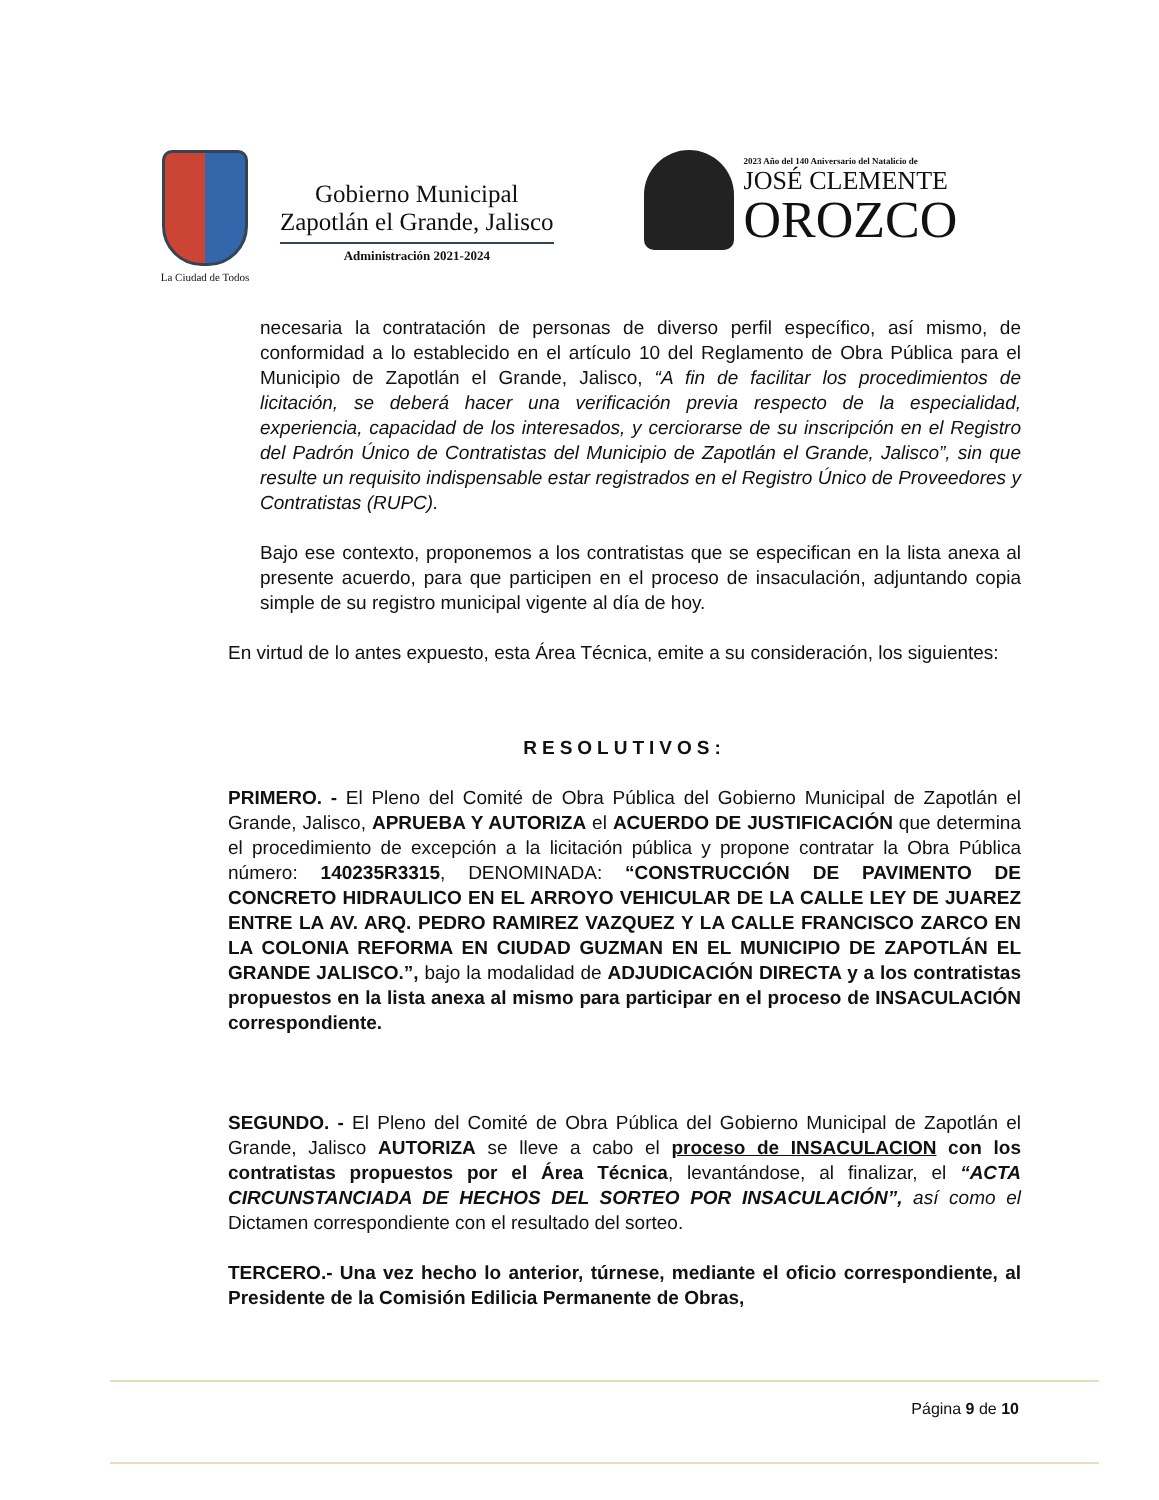La Ciudad de Todos
Gobierno Municipal
Zapotlán el Grande, Jalisco
Administración 2021-2024
2023 Año del 140 Aniversario del Natalicio de
JOSÉ CLEMENTE
OROZCO
necesaria la contratación de personas de diverso perfil específico, así mismo, de conformidad a lo establecido en el artículo 10 del Reglamento de Obra Pública para el Municipio de Zapotlán el Grande, Jalisco, “A fin de facilitar los procedimientos de licitación, se deberá hacer una verificación previa respecto de la especialidad, experiencia, capacidad de los interesados, y cerciorarse de su inscripción en el Registro del Padrón Único de Contratistas del Municipio de Zapotlán el Grande, Jalisco”, sin que resulte un requisito indispensable estar registrados en el Registro Único de Proveedores y Contratistas (RUPC).
Bajo ese contexto, proponemos a los contratistas que se especifican en la lista anexa al presente acuerdo, para que participen en el proceso de insaculación, adjuntando copia simple de su registro municipal vigente al día de hoy.
En virtud de lo antes expuesto, esta Área Técnica, emite a su consideración, los siguientes:
RESOLUTIVOS:
PRIMERO. - El Pleno del Comité de Obra Pública del Gobierno Municipal de Zapotlán el Grande, Jalisco, APRUEBA Y AUTORIZA el ACUERDO DE JUSTIFICACIÓN que determina el procedimiento de excepción a la licitación pública y propone contratar la Obra Pública número: 140235R3315, DENOMINADA: “CONSTRUCCIÓN DE PAVIMENTO DE CONCRETO HIDRAULICO EN EL ARROYO VEHICULAR DE LA CALLE LEY DE JUAREZ ENTRE LA AV. ARQ. PEDRO RAMIREZ VAZQUEZ Y LA CALLE FRANCISCO ZARCO EN LA COLONIA REFORMA EN CIUDAD GUZMAN EN EL MUNICIPIO DE ZAPOTLÁN EL GRANDE JALISCO.”, bajo la modalidad de ADJUDICACIÓN DIRECTA y a los contratistas propuestos en la lista anexa al mismo para participar en el proceso de INSACULACIÓN correspondiente.
SEGUNDO. - El Pleno del Comité de Obra Pública del Gobierno Municipal de Zapotlán el Grande, Jalisco AUTORIZA se lleve a cabo el proceso de INSACULACION con los contratistas propuestos por el Área Técnica, levantándose, al finalizar, el “ACTA CIRCUNSTANCIADA DE HECHOS DEL SORTEO POR INSACULACIÓN”, así como el Dictamen correspondiente con el resultado del sorteo.
TERCERO.- Una vez hecho lo anterior, túrnese, mediante el oficio correspondiente, al Presidente de la Comisión Edilicia Permanente de Obras,
Página 9 de 10